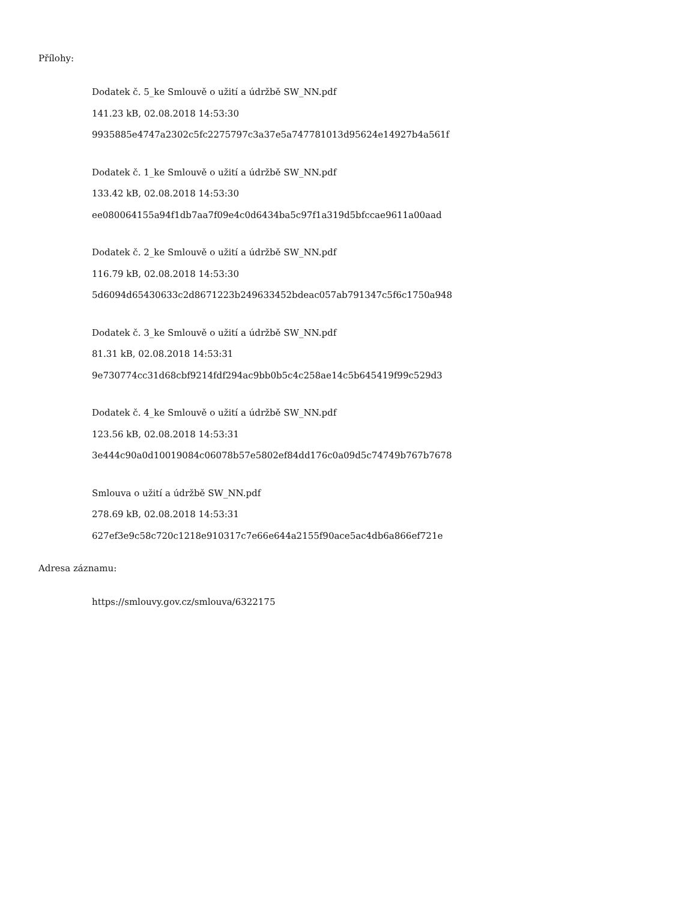Přílohy:
Dodatek č. 5_ke Smlouvě o užití a údržbě SW_NN.pdf
141.23 kB, 02.08.2018 14:53:30
9935885e4747a2302c5fc2275797c3a37e5a747781013d95624e14927b4a561f
Dodatek č. 1_ke Smlouvě o užití a údržbě SW_NN.pdf
133.42 kB, 02.08.2018 14:53:30
ee080064155a94f1db7aa7f09e4c0d6434ba5c97f1a319d5bfccae9611a00aad
Dodatek č. 2_ke Smlouvě o užití a údržbě SW_NN.pdf
116.79 kB, 02.08.2018 14:53:30
5d6094d65430633c2d8671223b249633452bdeac057ab791347c5f6c1750a948
Dodatek č. 3_ke Smlouvě o užití a údržbě SW_NN.pdf
81.31 kB, 02.08.2018 14:53:31
9e730774cc31d68cbf9214fdf294ac9bb0b5c4c258ae14c5b645419f99c529d3
Dodatek č. 4_ke Smlouvě o užití a údržbě SW_NN.pdf
123.56 kB, 02.08.2018 14:53:31
3e444c90a0d10019084c06078b57e5802ef84dd176c0a09d5c74749b767b7678
Smlouva o užití a údržbě SW_NN.pdf
278.69 kB, 02.08.2018 14:53:31
627ef3e9c58c720c1218e910317c7e66e644a2155f90ace5ac4db6a866ef721e
Adresa záznamu:
https://smlouvy.gov.cz/smlouva/6322175